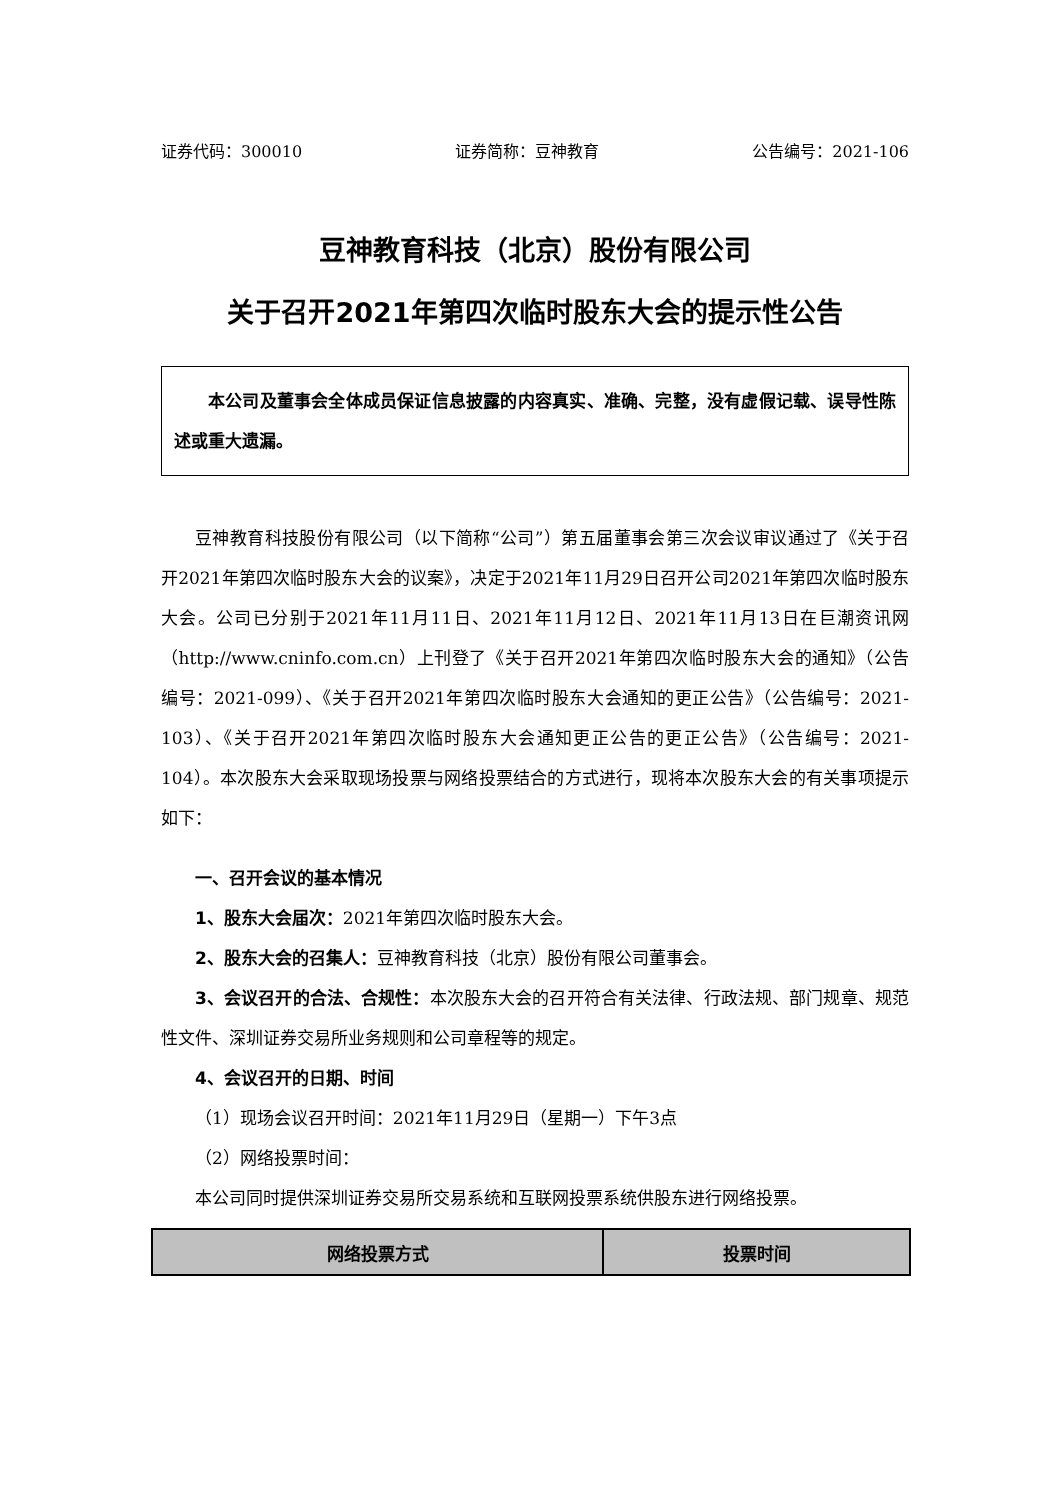证券代码：300010 证券简称：豆神教育 公告编号：2021-106
豆神教育科技（北京）股份有限公司
关于召开2021年第四次临时股东大会的提示性公告
本公司及董事会全体成员保证信息披露的内容真实、准确、完整，没有虚假记载、误导性陈述或重大遗漏。
豆神教育科技股份有限公司（以下简称“公司”）第五届董事会第三次会议审议通过了《关于召开2021年第四次临时股东大会的议案》，决定于2021年11月29日召开公司2021年第四次临时股东大会。公司已分别于2021年11月11日、2021年11月12日、2021年11月13日在巨潮资讯网（http://www.cninfo.com.cn）上刊登了《关于召开2021年第四次临时股东大会的通知》（公告编号：2021-099）、《关于召开2021年第四次临时股东大会通知的更正公告》（公告编号：2021-103）、《关于召开2021年第四次临时股东大会通知更正公告的更正公告》（公告编号：2021-104）。本次股东大会采取现场投票与网络投票结合的方式进行，现将本次股东大会的有关事项提示如下：
一、召开会议的基本情况
1、股东大会届次：2021年第四次临时股东大会。
2、股东大会的召集人：豆神教育科技（北京）股份有限公司董事会。
3、会议召开的合法、合规性：本次股东大会的召开符合有关法律、行政法规、部门规章、规范性文件、深圳证券交易所业务规则和公司章程等的规定。
4、会议召开的日期、时间
（1）现场会议召开时间：2021年11月29日（星期一）下午3点
（2）网络投票时间：
本公司同时提供深圳证券交易所交易系统和互联网投票系统供股东进行网络投票。
| 网络投票方式 | 投票时间 |
| --- | --- |